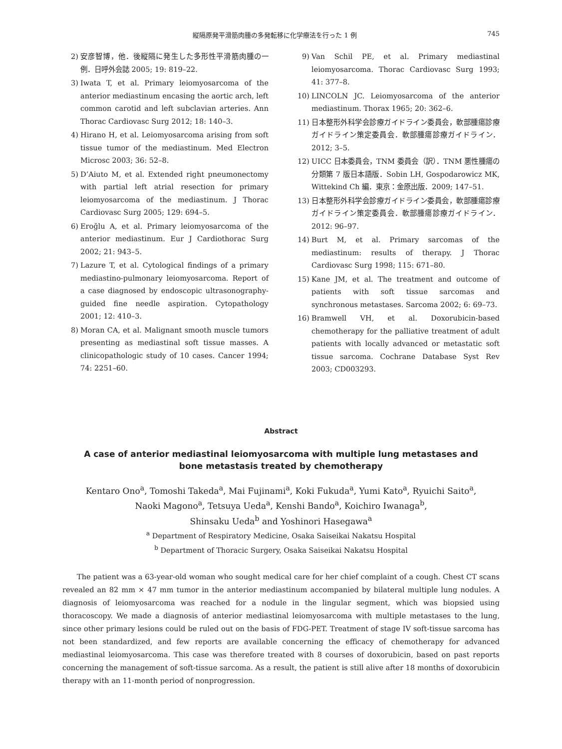縦隔原発平滑筋肉腫の多発転移に化学療法を行った 1 例 745
2) 安彦智博，他．後縦隔に発生した多形性平滑筋肉腫の一例．日呼外会誌 2005; 19: 819–22.
3) Iwata T, et al. Primary leiomyosarcoma of the anterior mediastinum encasing the aortic arch, left common carotid and left subclavian arteries. Ann Thorac Cardiovasc Surg 2012; 18: 140–3.
4) Hirano H, et al. Leiomyosarcoma arising from soft tissue tumor of the mediastinum. Med Electron Microsc 2003; 36: 52–8.
5) D’Aiuto M, et al. Extended right pneumonectomy with partial left atrial resection for primary leiomyosarcoma of the mediastinum. J Thorac Cardiovasc Surg 2005; 129: 694–5.
6) Eroğlu A, et al. Primary leiomyosarcoma of the anterior mediastinum. Eur J Cardiothorac Surg 2002; 21: 943–5.
7) Lazure T, et al. Cytological findings of a primary mediastino-pulmonary leiomyosarcoma. Report of a case diagnosed by endoscopic ultrasonography-guided fine needle aspiration. Cytopathology 2001; 12: 410–3.
8) Moran CA, et al. Malignant smooth muscle tumors presenting as mediastinal soft tissue masses. A clinicopathologic study of 10 cases. Cancer 1994; 74: 2251–60.
9) Van Schil PE, et al. Primary mediastinal leiomyosarcoma. Thorac Cardiovasc Surg 1993; 41: 377–8.
10) LINCOLN JC. Leiomyosarcoma of the anterior mediastinum. Thorax 1965; 20: 362–6.
11) 日本整形外科学会診療ガイドライン委員会，軟部腫瘍診療ガイドライン策定委員会．軟部腫瘍診療ガイドライン．2012; 3–5.
12) UICC 日本委員会，TNM 委員会（訳）．TNM 悪性腫瘍の分類第 7 版日本語版．Sobin LH, Gospodarowicz MK, Wittekind Ch 編．東京：金原出版．2009; 147–51.
13) 日本整形外科学会診療ガイドライン委員会，軟部腫瘍診療ガイドライン策定委員会．軟部腫瘍診療ガイドライン．2012: 96–97.
14) Burt M, et al. Primary sarcomas of the mediastinum: results of therapy. J Thorac Cardiovasc Surg 1998; 115: 671–80.
15) Kane JM, et al. The treatment and outcome of patients with soft tissue sarcomas and synchronous metastases. Sarcoma 2002; 6: 69–73.
16) Bramwell VH, et al. Doxorubicin-based chemotherapy for the palliative treatment of adult patients with locally advanced or metastatic soft tissue sarcoma. Cochrane Database Syst Rev 2003; CD003293.
Abstract
A case of anterior mediastinal leiomyosarcoma with multiple lung metastases and
bone metastasis treated by chemotherapy
Kentaro Ono<sup>a</sup>, Tomoshi Takeda<sup>a</sup>, Mai Fujinami<sup>a</sup>, Koki Fukuda<sup>a</sup>, Yumi Kato<sup>a</sup>, Ryuichi Saito<sup>a</sup>,
Naoki Magono<sup>a</sup>, Tetsuya Ueda<sup>a</sup>, Kenshi Bando<sup>a</sup>, Koichiro Iwanaga<sup>b</sup>,
Shinsaku Ueda<sup>b</sup> and Yoshinori Hasegawa<sup>a</sup>
<sup>a</sup> Department of Respiratory Medicine, Osaka Saiseikai Nakatsu Hospital
<sup>b</sup> Department of Thoracic Surgery, Osaka Saiseikai Nakatsu Hospital
The patient was a 63-year-old woman who sought medical care for her chief complaint of a cough. Chest CT scans revealed an 82 mm × 47 mm tumor in the anterior mediastinum accompanied by bilateral multiple lung nodules. A diagnosis of leiomyosarcoma was reached for a nodule in the lingular segment, which was biopsied using thoracoscopy. We made a diagnosis of anterior mediastinal leiomyosarcoma with multiple metastases to the lung, since other primary lesions could be ruled out on the basis of FDG-PET. Treatment of stage IV soft-tissue sarcoma has not been standardized, and few reports are available concerning the efficacy of chemotherapy for advanced mediastinal leiomyosarcoma. This case was therefore treated with 8 courses of doxorubicin, based on past reports concerning the management of soft-tissue sarcoma. As a result, the patient is still alive after 18 months of doxorubicin therapy with an 11-month period of nonprogression.